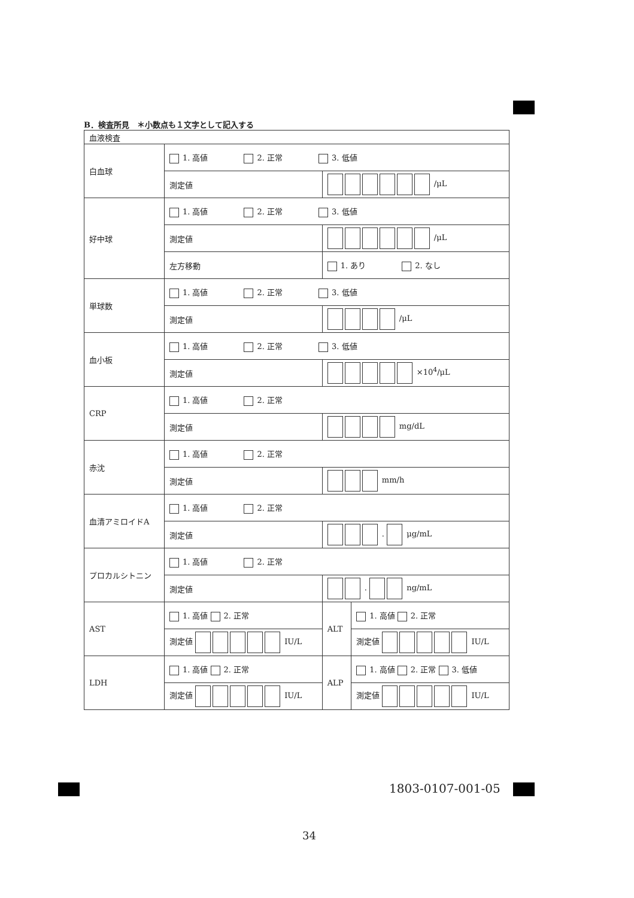B．検査所見　＊小数点も１文字として記入する
| 血液検査 | | | | |
| 白血球 | 1. 高値 2. 正常 3. 低値 | | | |
| | 測定値 | /μL | | |
| 好中球 | 1. 高値 2. 正常 3. 低値 | | | |
| | 測定値 | /μL | | |
| | 左方移動 | 1. あり 2. なし | | |
| 単球数 | 1. 高値 2. 正常 3. 低値 | | | |
| | 測定値 | /μL | | |
| 血小板 | 1. 高値 2. 正常 3. 低値 | | | |
| | 測定値 | ×10<sup>4</sup>/μL | | |
| CRP | 1. 高値 2. 正常 | | | |
| | 測定値 | mg/dL | | |
| 赤沈 | 1. 高値 2. 正常 | | | |
| | 測定値 | mm/h | | |
| 血清アミロイドA | 1. 高値 2. 正常 | | | |
| | 測定値 | . μg/mL | | |
| プロカルシトニン | 1. 高値 2. 正常 | | | |
| | 測定値 | . ng/mL | | |
| AST | 1. 高値 2. 正常 | | ALT | 1. 高値 2. 正常 |
| | 測定値 IU/L | | | 測定値 IU/L |
| LDH | 1. 高値 2. 正常 | | ALP | 1. 高値 2. 正常 3. 低値 |
| | 測定値 IU/L | | | 測定値 IU/L |
1803-0107-001-05
34